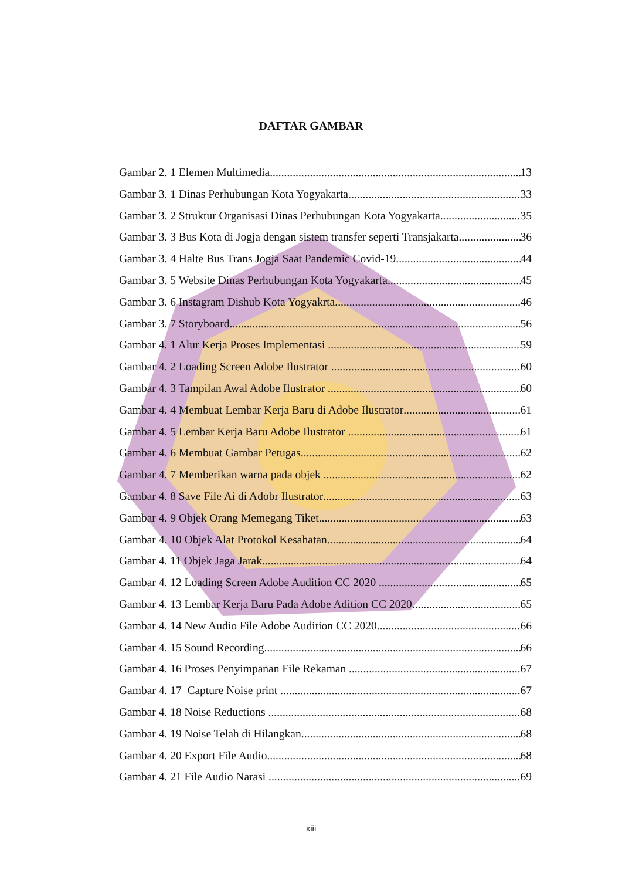DAFTAR GAMBAR
Gambar 2. 1 Elemen Multimedia 13
Gambar 3. 1 Dinas Perhubungan Kota Yogyakarta 33
Gambar 3. 2 Struktur Organisasi Dinas Perhubungan Kota Yogyakarta 35
Gambar 3. 3 Bus Kota di Jogja dengan sistem transfer seperti Transjakarta 36
Gambar 3. 4 Halte Bus Trans Jogja Saat Pandemic Covid-19 44
Gambar 3. 5 Website Dinas Perhubungan Kota Yogyakarta 45
Gambar 3. 6 Instagram Dishub Kota Yogyakrta 46
Gambar 3. 7 Storyboard 56
Gambar 4. 1 Alur Kerja Proses Implementasi 59
Gambar 4. 2 Loading Screen Adobe Ilustrator 60
Gambar 4. 3 Tampilan Awal Adobe Ilustrator 60
Gambar 4. 4 Membuat Lembar Kerja Baru di Adobe Ilustrator 61
Gambar 4. 5 Lembar Kerja Baru Adobe Ilustrator 61
Gambar 4. 6 Membuat Gambar Petugas 62
Gambar 4. 7 Memberikan warna pada objek 62
Gambar 4. 8 Save File Ai di Adobr Ilustrator 63
Gambar 4. 9 Objek Orang Memegang Tiket 63
Gambar 4. 10 Objek Alat Protokol Kesahatan 64
Gambar 4. 11 Objek Jaga Jarak 64
Gambar 4. 12 Loading Screen Adobe Audition CC 2020 65
Gambar 4. 13 Lembar Kerja Baru Pada Adobe Adition CC 2020 65
Gambar 4. 14 New Audio File Adobe Audition CC 2020 66
Gambar 4. 15 Sound Recording 66
Gambar 4. 16 Proses Penyimpanan File Rekaman 67
Gambar 4. 17 Capture Noise print 67
Gambar 4. 18 Noise Reductions 68
Gambar 4. 19 Noise Telah di Hilangkan 68
Gambar 4. 20 Export File Audio 68
Gambar 4. 21 File Audio Narasi 69
xiii